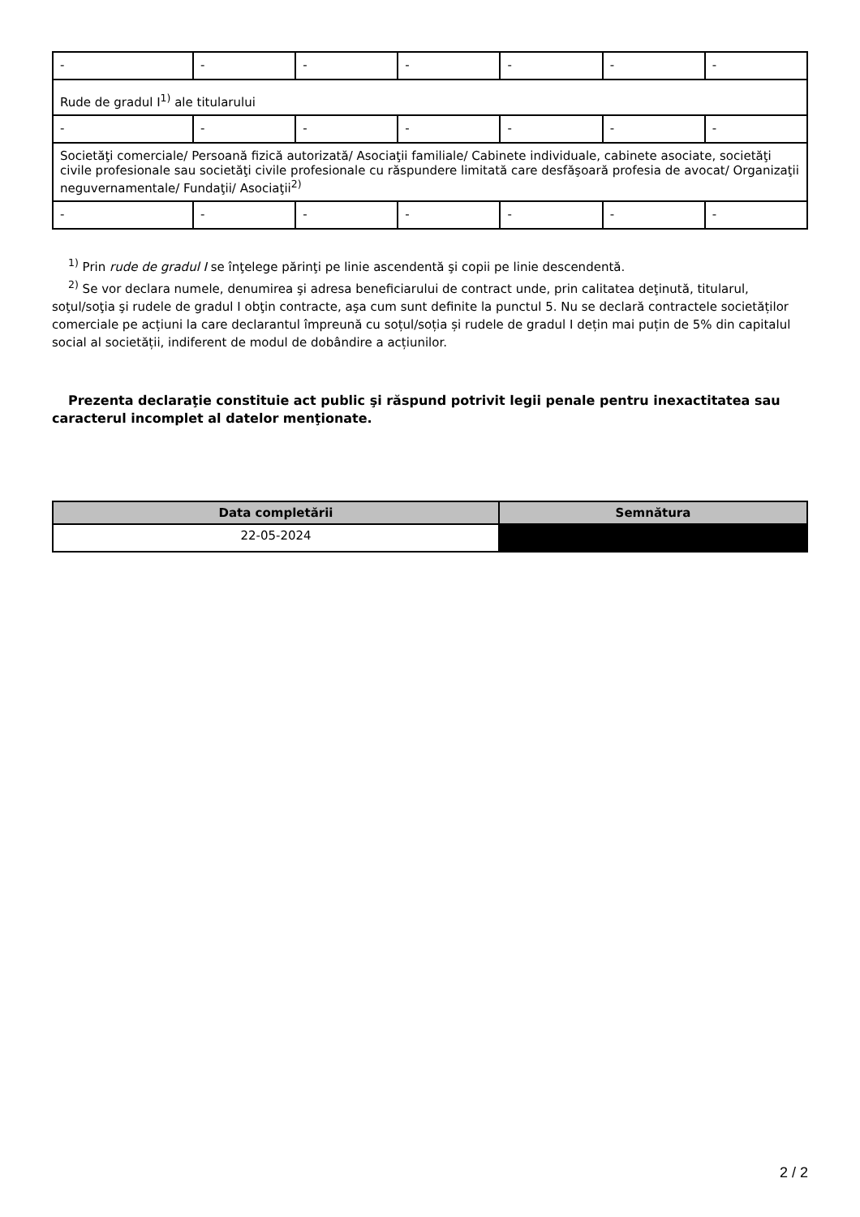| - | - | - | - | - | - | - |
| Rude de gradul I<sup>1)</sup> ale titularului | | | | | | |
| - | - | - | - | - | - | - |
| Societăţi comerciale/ Persoană fizică autorizată/ Asociaţii familiale/ Cabinete individuale, cabinete asociate, societăţi civile profesionale sau societăţi civile profesionale cu răspundere limitată care desfăşoară profesia de avocat/ Organizaţii neguvernamentale/ Fundaţii/ Asociaţii<sup>2)</sup> | | | | | | |
| - | - | - | - | - | - | - |
<sup>1)</sup> Prin rude de gradul I se înţelege părinţi pe linie ascendentă şi copii pe linie descendentă.
<sup>2)</sup> Se vor declara numele, denumirea şi adresa beneficiarului de contract unde, prin calitatea deţinută, titularul, soţul/soţia şi rudele de gradul I obţin contracte, aşa cum sunt definite la punctul 5. Nu se declară contractele societăților comerciale pe acțiuni la care declarantul împreună cu soțul/soția și rudele de gradul I dețin mai puțin de 5% din capitalul social al societății, indiferent de modul de dobândire a acțiunilor.
Prezenta declaraţie constituie act public şi răspund potrivit legii penale pentru inexactitatea sau caracterul incomplet al datelor menţionate.
| Data completării | Semnătura |
| --- | --- |
| 22-05-2024 | |
2 / 2